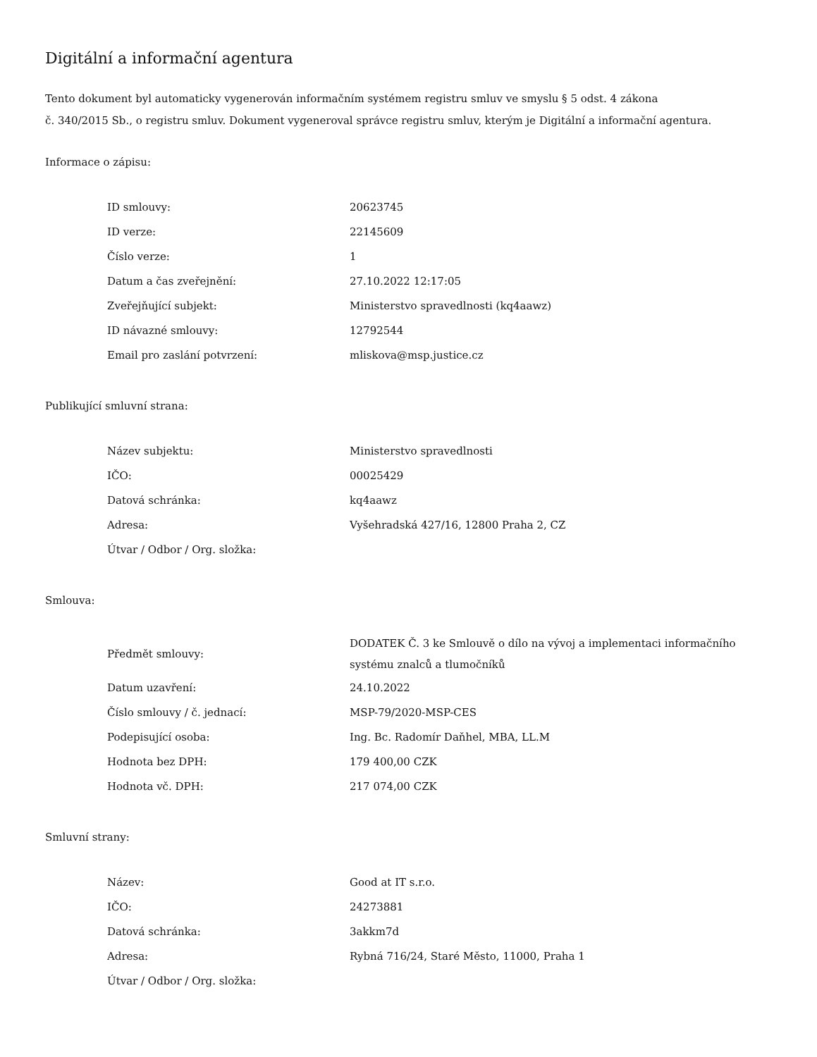Digitální a informační agentura
Tento dokument byl automaticky vygenerován informačním systémem registru smluv ve smyslu § 5 odst. 4 zákona
č. 340/2015 Sb., o registru smluv. Dokument vygeneroval správce registru smluv, kterým je Digitální a informační agentura.
Informace o zápisu:
| ID smlouvy: | 20623745 |
| ID verze: | 22145609 |
| Číslo verze: | 1 |
| Datum a čas zveřejnění: | 27.10.2022 12:17:05 |
| Zveřejňující subjekt: | Ministerstvo spravedlnosti (kq4aawz) |
| ID návazné smlouvy: | 12792544 |
| Email pro zaslání potvrzení: | mliskova@msp.justice.cz |
Publikující smluvní strana:
| Název subjektu: | Ministerstvo spravedlnosti |
| IČO: | 00025429 |
| Datová schránka: | kq4aawz |
| Adresa: | Vyšehradská 427/16, 12800 Praha 2, CZ |
| Útvar / Odbor / Org. složka: | |
Smlouva:
| Předmět smlouvy: | DODATEK Č. 3 ke Smlouvě o dílo na vývoj a implementaci informačního systému znalců a tlumočníků |
| Datum uzavření: | 24.10.2022 |
| Číslo smlouvy / č. jednací: | MSP-79/2020-MSP-CES |
| Podepisující osoba: | Ing. Bc. Radomír Daňhel, MBA, LL.M |
| Hodnota bez DPH: | 179 400,00 CZK |
| Hodnota vč. DPH: | 217 074,00 CZK |
Smluvní strany:
| Název: | Good at IT s.r.o. |
| IČO: | 24273881 |
| Datová schránka: | 3akkm7d |
| Adresa: | Rybná 716/24, Staré Město, 11000, Praha 1 |
| Útvar / Odbor / Org. složka: | |